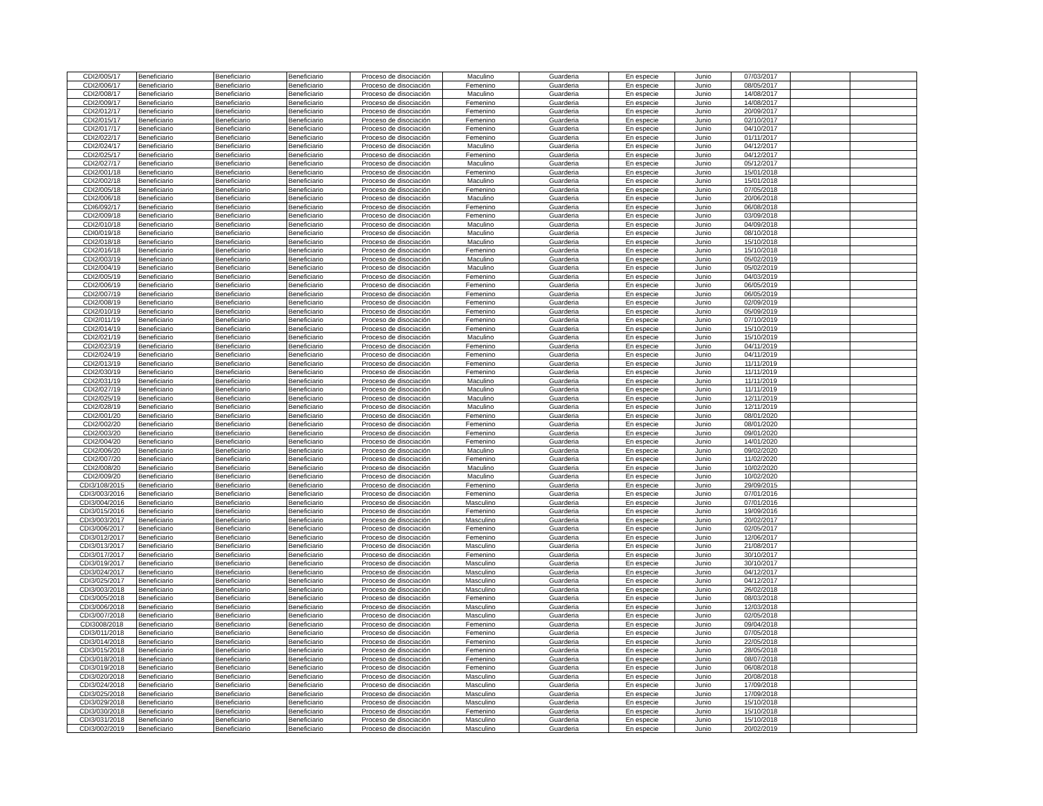| CDI2/005/17 | Beneficiario | Beneficiario | Beneficiario | Proceso de disociación | Maculino | Guarderia | En especie | Junio | 07/03/2017 | | |
| CDI2/006/17 | Beneficiario | Beneficiario | Beneficiario | Proceso de disociación | Femenino | Guarderia | En especie | Junio | 08/05/2017 | | |
| CDI2/008/17 | Beneficiario | Beneficiario | Beneficiario | Proceso de disociación | Maculino | Guarderia | En especie | Junio | 14/08/2017 | | |
| CDI2/009/17 | Beneficiario | Beneficiario | Beneficiario | Proceso de disociación | Femenino | Guarderia | En especie | Junio | 14/08/2017 | | |
| CDI2/012/17 | Beneficiario | Beneficiario | Beneficiario | Proceso de disociación | Femenino | Guarderia | En especie | Junio | 20/09/2017 | | |
| CDI2/015/17 | Beneficiario | Beneficiario | Beneficiario | Proceso de disociación | Femenino | Guarderia | En especie | Junio | 02/10/2017 | | |
| CDI2/017/17 | Beneficiario | Beneficiario | Beneficiario | Proceso de disociación | Femenino | Guarderia | En especie | Junio | 04/10/2017 | | |
| CDI2/022/17 | Beneficiario | Beneficiario | Beneficiario | Proceso de disociación | Femenino | Guarderia | En especie | Junio | 01/11/2017 | | |
| CDI2/024/17 | Beneficiario | Beneficiario | Beneficiario | Proceso de disociación | Maculino | Guarderia | En especie | Junio | 04/12/2017 | | |
| CDI2/025/17 | Beneficiario | Beneficiario | Beneficiario | Proceso de disociación | Femenino | Guarderia | En especie | Junio | 04/12/2017 | | |
| CDI2/027/17 | Beneficiario | Beneficiario | Beneficiario | Proceso de disociación | Maculino | Guarderia | En especie | Junio | 05/12/2017 | | |
| CDI2/001/18 | Beneficiario | Beneficiario | Beneficiario | Proceso de disociación | Femenino | Guarderia | En especie | Junio | 15/01/2018 | | |
| CDI2/002/18 | Beneficiario | Beneficiario | Beneficiario | Proceso de disociación | Maculino | Guarderia | En especie | Junio | 15/01/2018 | | |
| CDI2/005/18 | Beneficiario | Beneficiario | Beneficiario | Proceso de disociación | Femenino | Guarderia | En especie | Junio | 07/05/2018 | | |
| CDI2/006/18 | Beneficiario | Beneficiario | Beneficiario | Proceso de disociación | Maculino | Guarderia | En especie | Junio | 20/06/2018 | | |
| CDI6/092/17 | Beneficiario | Beneficiario | Beneficiario | Proceso de disociación | Femenino | Guarderia | En especie | Junio | 06/08/2018 | | |
| CDI2/009/18 | Beneficiario | Beneficiario | Beneficiario | Proceso de disociación | Femenino | Guarderia | En especie | Junio | 03/09/2018 | | |
| CDI2/010/18 | Beneficiario | Beneficiario | Beneficiario | Proceso de disociación | Maculino | Guarderia | En especie | Junio | 04/09/2018 | | |
| CDI0/019/18 | Beneficiario | Beneficiario | Beneficiario | Proceso de disociación | Maculino | Guarderia | En especie | Junio | 08/10/2018 | | |
| CDI2/018/18 | Beneficiario | Beneficiario | Beneficiario | Proceso de disociación | Maculino | Guarderia | En especie | Junio | 15/10/2018 | | |
| CDI2/016/18 | Beneficiario | Beneficiario | Beneficiario | Proceso de disociación | Femenino | Guarderia | En especie | Junio | 15/10/2018 | | |
| CDI2/003/19 | Beneficiario | Beneficiario | Beneficiario | Proceso de disociación | Maculino | Guarderia | En especie | Junio | 05/02/2019 | | |
| CDI2/004/19 | Beneficiario | Beneficiario | Beneficiario | Proceso de disociación | Maculino | Guarderia | En especie | Junio | 05/02/2019 | | |
| CDI2/005/19 | Beneficiario | Beneficiario | Beneficiario | Proceso de disociación | Femenino | Guarderia | En especie | Junio | 04/03/2019 | | |
| CDI2/006/19 | Beneficiario | Beneficiario | Beneficiario | Proceso de disociación | Femenino | Guarderia | En especie | Junio | 06/05/2019 | | |
| CDI2/007/19 | Beneficiario | Beneficiario | Beneficiario | Proceso de disociación | Femenino | Guarderia | En especie | Junio | 06/05/2019 | | |
| CDI2/008/19 | Beneficiario | Beneficiario | Beneficiario | Proceso de disociación | Femenino | Guarderia | En especie | Junio | 02/09/2019 | | |
| CDI2/010/19 | Beneficiario | Beneficiario | Beneficiario | Proceso de disociación | Femenino | Guarderia | En especie | Junio | 05/09/2019 | | |
| CDI2/011/19 | Beneficiario | Beneficiario | Beneficiario | Proceso de disociación | Femenino | Guarderia | En especie | Junio | 07/10/2019 | | |
| CDI2/014/19 | Beneficiario | Beneficiario | Beneficiario | Proceso de disociación | Femenino | Guarderia | En especie | Junio | 15/10/2019 | | |
| CDI2/021/19 | Beneficiario | Beneficiario | Beneficiario | Proceso de disociación | Maculino | Guarderia | En especie | Junio | 15/10/2019 | | |
| CDI2/023/19 | Beneficiario | Beneficiario | Beneficiario | Proceso de disociación | Femenino | Guarderia | En especie | Junio | 04/11/2019 | | |
| CDI2/024/19 | Beneficiario | Beneficiario | Beneficiario | Proceso de disociación | Femenino | Guarderia | En especie | Junio | 04/11/2019 | | |
| CDI2/013/19 | Beneficiario | Beneficiario | Beneficiario | Proceso de disociación | Femenino | Guarderia | En especie | Junio | 11/11/2019 | | |
| CDI2/030/19 | Beneficiario | Beneficiario | Beneficiario | Proceso de disociación | Femenino | Guarderia | En especie | Junio | 11/11/2019 | | |
| CDI2/031/19 | Beneficiario | Beneficiario | Beneficiario | Proceso de disociación | Maculino | Guarderia | En especie | Junio | 11/11/2019 | | |
| CDI2/027/19 | Beneficiario | Beneficiario | Beneficiario | Proceso de disociación | Maculino | Guarderia | En especie | Junio | 11/11/2019 | | |
| CDI2/025/19 | Beneficiario | Beneficiario | Beneficiario | Proceso de disociación | Maculino | Guarderia | En especie | Junio | 12/11/2019 | | |
| CDI2/028/19 | Beneficiario | Beneficiario | Beneficiario | Proceso de disociación | Maculino | Guarderia | En especie | Junio | 12/11/2019 | | |
| CDI2/001/20 | Beneficiario | Beneficiario | Beneficiario | Proceso de disociación | Femenino | Guarderia | En especie | Junio | 08/01/2020 | | |
| CDI2/002/20 | Beneficiario | Beneficiario | Beneficiario | Proceso de disociación | Femenino | Guarderia | En especie | Junio | 08/01/2020 | | |
| CDI2/003/20 | Beneficiario | Beneficiario | Beneficiario | Proceso de disociación | Femenino | Guarderia | En especie | Junio | 09/01/2020 | | |
| CDI2/004/20 | Beneficiario | Beneficiario | Beneficiario | Proceso de disociación | Femenino | Guarderia | En especie | Junio | 14/01/2020 | | |
| CDI2/006/20 | Beneficiario | Beneficiario | Beneficiario | Proceso de disociación | Maculino | Guarderia | En especie | Junio | 09/02/2020 | | |
| CDI2/007/20 | Beneficiario | Beneficiario | Beneficiario | Proceso de disociación | Femenino | Guarderia | En especie | Junio | 11/02/2020 | | |
| CDI2/008/20 | Beneficiario | Beneficiario | Beneficiario | Proceso de disociación | Maculino | Guarderia | En especie | Junio | 10/02/2020 | | |
| CDI2/009/20 | Beneficiario | Beneficiario | Beneficiario | Proceso de disociación | Maculino | Guarderia | En especie | Junio | 10/02/2020 | | |
| CDI3/108/2015 | Beneficiario | Beneficiario | Beneficiario | Proceso de disociación | Femenino | Guarderia | En especie | Junio | 29/09/2015 | | |
| CDI3/003/2016 | Beneficiario | Beneficiario | Beneficiario | Proceso de disociación | Femenino | Guarderia | En especie | Junio | 07/01/2016 | | |
| CDI3/004/2016 | Beneficiario | Beneficiario | Beneficiario | Proceso de disociación | Masculino | Guarderia | En especie | Junio | 07/01/2016 | | |
| CDI3/015/2016 | Beneficiario | Beneficiario | Beneficiario | Proceso de disociación | Femenino | Guarderia | En especie | Junio | 19/09/2016 | | |
| CDI3/003/2017 | Beneficiario | Beneficiario | Beneficiario | Proceso de disociación | Masculino | Guarderia | En especie | Junio | 20/02/2017 | | |
| CDI3/006/2017 | Beneficiario | Beneficiario | Beneficiario | Proceso de disociación | Femenino | Guarderia | En especie | Junio | 02/05/2017 | | |
| CDI3/012/2017 | Beneficiario | Beneficiario | Beneficiario | Proceso de disociación | Femenino | Guarderia | En especie | Junio | 12/06/2017 | | |
| CDI3/013/2017 | Beneficiario | Beneficiario | Beneficiario | Proceso de disociación | Masculino | Guarderia | En especie | Junio | 21/08/2017 | | |
| CDI3/017/2017 | Beneficiario | Beneficiario | Beneficiario | Proceso de disociación | Femenino | Guarderia | En especie | Junio | 30/10/2017 | | |
| CDI3/019/2017 | Beneficiario | Beneficiario | Beneficiario | Proceso de disociación | Masculino | Guarderia | En especie | Junio | 30/10/2017 | | |
| CDI3/024/2017 | Beneficiario | Beneficiario | Beneficiario | Proceso de disociación | Masculino | Guarderia | En especie | Junio | 04/12/2017 | | |
| CDI3/025/2017 | Beneficiario | Beneficiario | Beneficiario | Proceso de disociación | Masculino | Guarderia | En especie | Junio | 04/12/2017 | | |
| CDI3/003/2018 | Beneficiario | Beneficiario | Beneficiario | Proceso de disociación | Masculino | Guarderia | En especie | Junio | 26/02/2018 | | |
| CDI3/005/2018 | Beneficiario | Beneficiario | Beneficiario | Proceso de disociación | Femenino | Guarderia | En especie | Junio | 08/03/2018 | | |
| CDI3/006/2018 | Beneficiario | Beneficiario | Beneficiario | Proceso de disociación | Masculino | Guarderia | En especie | Junio | 12/03/2018 | | |
| CDI3/007/2018 | Beneficiario | Beneficiario | Beneficiario | Proceso de disociación | Masculino | Guarderia | En especie | Junio | 02/05/2018 | | |
| CDI3008/2018 | Beneficiario | Beneficiario | Beneficiario | Proceso de disociación | Femenino | Guarderia | En especie | Junio | 09/04/2018 | | |
| CDI3/011/2018 | Beneficiario | Beneficiario | Beneficiario | Proceso de disociación | Femenino | Guarderia | En especie | Junio | 07/05/2018 | | |
| CDI3/014/2018 | Beneficiario | Beneficiario | Beneficiario | Proceso de disociación | Femenino | Guarderia | En especie | Junio | 22/05/2018 | | |
| CDI3/015/2018 | Beneficiario | Beneficiario | Beneficiario | Proceso de disociación | Femenino | Guarderia | En especie | Junio | 28/05/2018 | | |
| CDI3/018/2018 | Beneficiario | Beneficiario | Beneficiario | Proceso de disociación | Femenino | Guarderia | En especie | Junio | 08/07/2018 | | |
| CDI3/019/2018 | Beneficiario | Beneficiario | Beneficiario | Proceso de disociación | Femenino | Guarderia | En especie | Junio | 06/08/2018 | | |
| CDI3/020/2018 | Beneficiario | Beneficiario | Beneficiario | Proceso de disociación | Masculino | Guarderia | En especie | Junio | 20/08/2018 | | |
| CDI3/024/2018 | Beneficiario | Beneficiario | Beneficiario | Proceso de disociación | Masculino | Guarderia | En especie | Junio | 17/09/2018 | | |
| CDI3/025/2018 | Beneficiario | Beneficiario | Beneficiario | Proceso de disociación | Masculino | Guarderia | En especie | Junio | 17/09/2018 | | |
| CDI3/029/2018 | Beneficiario | Beneficiario | Beneficiario | Proceso de disociación | Masculino | Guarderia | En especie | Junio | 15/10/2018 | | |
| CDI3/030/2018 | Beneficiario | Beneficiario | Beneficiario | Proceso de disociación | Femenino | Guarderia | En especie | Junio | 15/10/2018 | | |
| CDI3/031/2018 | Beneficiario | Beneficiario | Beneficiario | Proceso de disociación | Masculino | Guarderia | En especie | Junio | 15/10/2018 | | |
| CDI3/002/2019 | Beneficiario | Beneficiario | Beneficiario | Proceso de disociación | Masculino | Guarderia | En especie | Junio | 20/02/2019 | | |